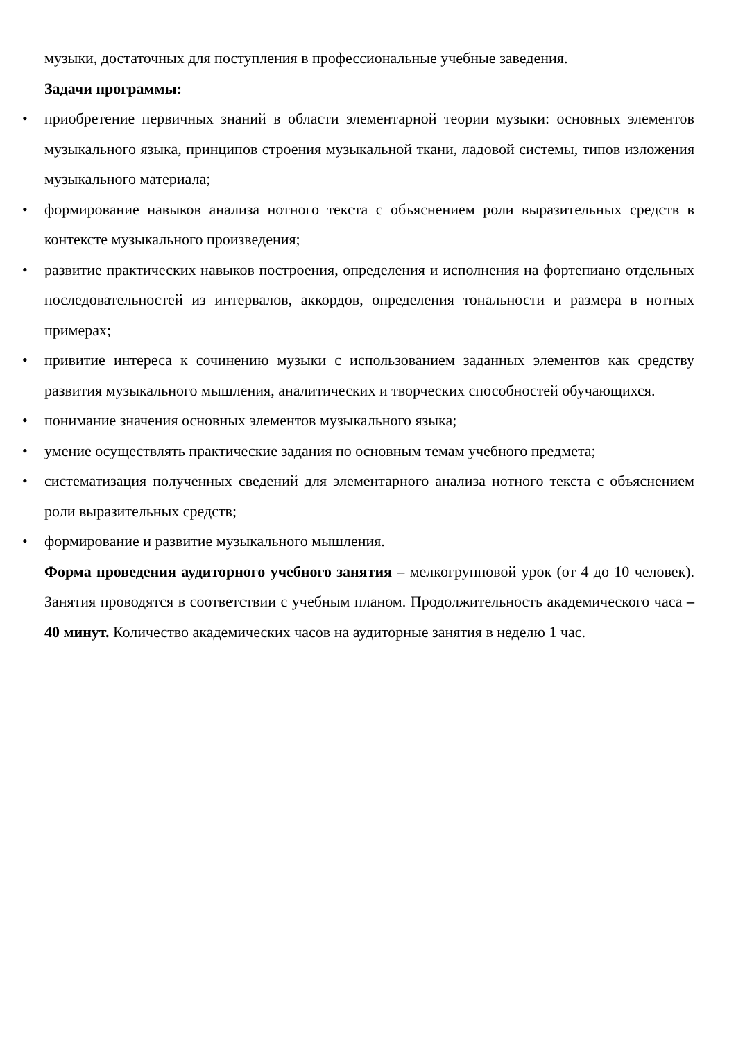музыки, достаточных для поступления в профессиональные учебные заведения.
Задачи программы:
• приобретение первичных знаний в области элементарной теории музыки: основных элементов музыкального языка, принципов строения музыкальной ткани, ладовой системы, типов изложения музыкального материала;
• формирование навыков анализа нотного текста с объяснением роли выразительных средств в контексте музыкального произведения;
• развитие практических навыков построения, определения и исполнения на фортепиано отдельных последовательностей из интервалов, аккордов, определения тональности и размера в нотных примерах;
• привитие интереса к сочинению музыки с использованием заданных элементов как средству развития музыкального мышления, аналитических и творческих способностей обучающихся.
• понимание значения основных элементов музыкального языка;
• умение осуществлять практические задания по основным темам учебного предмета;
• систематизация полученных сведений для элементарного анализа нотного текста с объяснением роли выразительных средств;
• формирование и развитие музыкального мышления.
Форма проведения аудиторного учебного занятия – мелкогрупповой урок (от 4 до 10 человек). Занятия проводятся в соответствии с учебным планом. Продолжительность академического часа – 40 минут. Количество академических часов на аудиторные занятия в неделю 1 час.